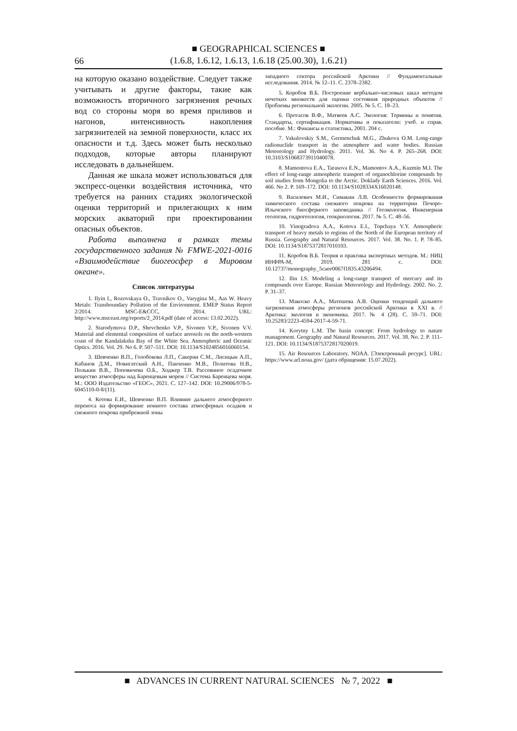■ GEOGRAPHICAL SCIENCES ■
(1.6.8, 1.6.12, 1.6.13, 1.6.18 (25.00.30), 1.6.21)
66
на которую оказано воздействие. Следует также учитывать и другие факторы, такие как возможность вторичного загрязнения речных вод со стороны моря во время приливов и нагонов, интенсивность накопления загрязнителей на земной поверхности, класс их опасности и т.д. Здесь может быть несколько подходов, которые авторы планируют исследовать в дальнейшем.
Данная же шкала может использоваться для экспресс-оценки воздействия источника, что требуется на ранних стадиях экологической оценки территорий и прилегающих к ним морских акваторий при проектировании опасных объектов.
Работа выполнена в рамках темы государственного задания № FMWE-2021-0016 «Взаимодействие биогеосфер в Мировом океане».
Список литературы
1. Ilyin I., Rozovskaya O., Travnikov O., Varygina M., Aas W. Heavy Metals: Transboundary Pollution of the Environment. EMEP Status Report 2/2014. MSC-E&CCC, 2014. URL: http://www.msceast.org/reports/2_2014.pdf (date of access: 13.02.2022).
2. Starodymova D.P., Shevchenko V.P., Sivonen V.P., Sivonen V.V. Material and elemental composition of surface aerosols on the north-western coast of the Kandalaksha Bay of the White Sea. Atmospheric and Oceanic Optics. 2016. Vol. 29. No 6. P. 507–511. DOI: 10.1134/S1024856016060154.
3. Шевченко В.П., Голобокова Л.П., Сакерин С.М., Лисицын А.П., Кабанов Д.М., Новигатский А.Н., Панченко М.В., Политова Н.В., Полькин В.В., Поповичева О.Б., Ходжер Т.В. Рассеянное осадочное вещество атмосферы над Баренцевым морем // Система Баренцева моря. М.: ООО Издательство «ГЕОС», 2021. С. 127–142. DOI: 10.29006/978-5-6045110-0-8/(11).
4. Котова Е.И., Шевченко В.П. Влияние дальнего атмосферного переноса на формирование ионного состава атмосферных осадков и снежного покрова прибрежной зоны
западного сектора российской Арктики // Фундаментальные исследования. 2014. № 12–11. С. 2378–2382.
5. Коробов В.Б. Построение вербально-числовых шкал методом нечетких множеств для оценки состояния природных объектов // Проблемы региональной экологии. 2005. № 5. С. 18–23.
6. Протасов В.Ф., Матвеев А.С. Экология: Термины и понятия. Стандарты, сертификация. Нормативы и показатели: учеб. и справ. пособие. М.: Финансы и статистика, 2001. 204 с.
7. Vakulovskiy S.M., Germenchuk M.G., Zhukova O.M. Long-range radionuclide transport in the atmosphere and water bodies. Russian Meteorology and Hydrology. 2011. Vol. 36. No 4. P. 265–268. DOI: 10.3103/S1068373911040078.
8. Mamontova E.A., Tarasova E.N., Mamontov A.A., Kuzmin M.I. The effect of long-range atmospheric transport of organochlorine compounds by soil studies from Mongolia to the Arctic. Doklady Earth Sciences. 2016. Vol. 466. No 2. P. 169–172. DOI: 10.1134/S1028334X16020148.
9. Василевич М.И., Симакин Л.В. Особенности формирования химического состава снежного покрова на территории Печоро-Илычского биосферного заповедника // Геоэкология. Инженерная геология, гидрогеология, геокриология. 2017. № 5. С. 48–56.
10. Vinogradova A.A., Kotova E.I., Topchaya V.Y. Atmospheric transport of heavy metals to regions of the North of the European territory of Russia. Geography and Natural Resources. 2017. Vol. 38. No. 1. P. 78–85. DOI: 10.1134/S1875372817010103.
11. Коробов В.Б. Теория и практика экспертных методов. М.: НИЦ ИНФРА-М, 2019. 281 с. DOI: 10.12737/monography_5caee0067f1835.43206494.
12. Ilin I.S. Modeling a long-range transport of mercury and its compounds over Europe. Russian Meteorology and Hydrology. 2002. No. 2. P. 31–37.
13. Макоско А.А., Матешева А.В. Оценки тенденций дальнего загрязнения атмосферы регионов российской Арктики в XXI в. // Арктика: экология и экономика. 2017. № 4 (28). С. 59–71. DOI: 10.25283/2223-4594-2017-4-59-71.
14. Korytny L.M. The basin concept: From hydrology to nature management. Geography and Natural Resources. 2017. Vol. 38. No. 2. P. 111–121. DOI: 10.1134/S1875372817020019.
15. Air Resources Laboratory. NOAA. [Электронный ресурс]. URL: https://www.arl.noaa.gov/ (дата обращения: 15.07.2022).
■ ADVANCES IN CURRENT NATURAL SCIENCES № 7, 2022 ■